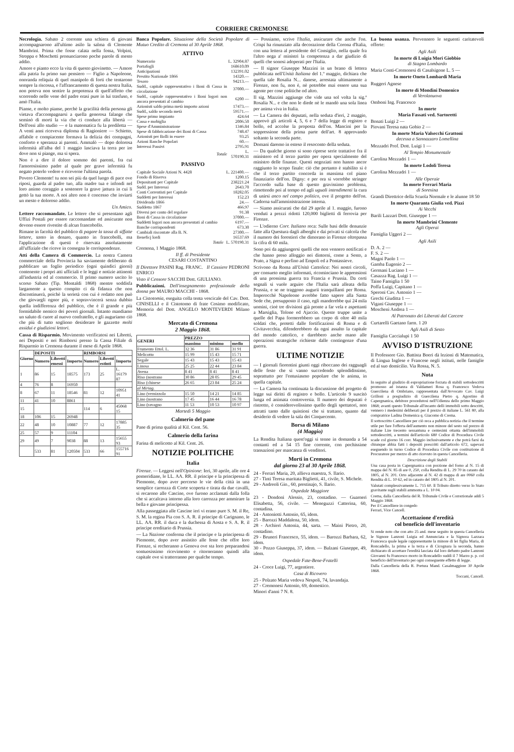CORRIERE CREMONESE
Necrologia. Sabato 2 corrente una schiera di giovani accompagnarono all'ultimo asilo la salma di Clemente Mambrini. Prima che fosse calata nella fossa, Volpini, Stroppa e Moschetti pronunciarono poche parole di mesto addio.
Amore e pianto ecco la vita di questo giovinetto. — Amore alla patria fu primo suo pensiero — Figlio a Napoleone, onoranda reliquia di quel manipolo di forti che tentarono sempre la riscossa, e l'affrancamento di questa nostra Italia, non poteva non sentire la prepotenza di quell'affetto che scorrendo nelle vene del padre erasi pure in lui trasfuso, e amò l'Italia.
Pianse, e molto pianse, perchè la gracilità della persona gli vietava d'accompagnarsi a quella generosa falange che seminò di morti la via che ci conduce alla libertà — Dell'ossi allo studio — e la matematica fu la prediletta — A venti anni riceveva diploma di Ragioniere — Schietto, affabile e compiacente formava la delizia dei compagni, conforto e speranza ai parenti. Ammalò — dopo dolorosa infermità all'alba del 1 maggio lasciava la terra per ire dove non si piange, ma si spera.
Non è a dire il dolore sommo dei parenti, fra cui l'amorosissimo padre al quale per grave infermità fu negato poterlo vedere e riceverne l'ultima parola.
Povero Clemente! tu non sei più da quel luogo di pace ove riposi, guarda al padre tuo, alla madre tua e infondi nel loro animo coraggio a sostenere la grave jattura in cui li gettò la tua morte. A noi altro non è concesso che inviarti un mesto e doloroso addio.
Un Amico.
Lettere raccomandate. Le lettere che si presentano agli Uffizi Postali per essere raccomandate ed assicurate non devono essere rivestite di alcun francobollo.
Rimane in facoltà del pubblico di pagare la tassa di siffatte lettere, tanto in denaro, quanto in francobolli, ma l'applicazione di questi è riservata assolutamente all'uffiziale che riceve in consegna le corrispondenze.
Atti della Camera di Commercio. La nostra Camera commerciale della Provincia ha saviamente deliberato di pubblicare un foglio periodico (ogni quindici giorni) contenente i propri atti ufficiali e le leggi e notizie attinenti all'industria ed al commercio. Il primo numero uscito lo scorso Sabato (Tip. Montaldi 1868) mentre soddisfa largamente a questo compito ci dà fidanza che non discontinuerà, poichè la serietà con cui è redatto non può che giovargli ognor più, e sopravvincerà senza dubbio quella indifferenza del pubblico, che è il grande e più formidabile nemico dei poveri giornali. Intanto mandiamo un saluto di cuore al nuovo confratello, e gli auguriamo ciò che più di tutto sogliono desiderare le gazzette molti assidui e giudiziosi lettori.
Cassa di Risparmio. Movimento verificatosi nei Libretti, nei Depositi e nei Rimborsi presso la Cassa Filiale di Risparmio in Cremona durante il mese di Aprile 1868.
| Giorno | DEPOSITI | | | RIMBORSI | | |
| --- | --- | --- | --- | --- | --- | --- |
| | Numero | Libretti emessi | Importo | Numero | Libretti estinti | Importo |
| 1 | 86 | 15 | 18575 | 173 | 25 | L. 16179 87 |
| 4 | 76 | 8 | 16950 | | | |
| 8 | 67 | 11 | 18546 | 81 | 12 | 10951 41 |
| 11 | 41 | 10 | 8861 | | | |
| 15 | | | | 114 | 6 | 45068 15 |
| 18 | 106 | 15 | 26948 | | | |
| 22 | 48 | 10 | 10887 | 77 | 12 | 17885 35 |
| 25 | 57 | 9 | 11104 | | | |
| 29 | 49 | 7 | 9038 | 88 | 13 | 15655 93 |
| | 533 | 81 | 120504 | 533 | 66 | 155716 91 |
Banca Popolare. Situazione della Società Popolare di Mutuo Credito di Cremona al 30 Aprile 1868.
ATTIVO
| Numerario | L. 32904.87 |
| Portafogli | 168610.09 |
| Anticipazioni | 132391.02 |
| Prestito Nazionale 1866 | 14320.— |
| Tesoro | 94213.— |
| Sudd., capitale rappresentativo i Boni di Cassa in circolazione | 37000.— |
| Sudd., capitale rappresentativo i Boni logori non ancora presentati al cambio | 6200 — |
| Azionisti saldo prima metà importo azioni | 17473.— |
| Sudd., saldo seconda metà | 59571.— |
| Spese primo impianto | 424.64 |
| Cassa e mobiglia | 2006.50 |
| Spese d'Amministrazione | 1346.84 |
| Spese di fabbricazione dei Boni di Cassa | 748.47 |
| Azionisti per Bolli in essere | 93.25 |
| Azioni Banche Popolari | 60.— |
| Interessi Passivi | 2795.91 |
| Totale | L. 570190.31 |
PASSIVO
| Capitale Sociale Azioni N. 4428 | L. 221400.— |
| Fondo di Riserva | 1200.15 |
| Depositanti per Capitale | 238221.24 |
| Sudd. per Interessi | 2643.70 |
| Conti Correntisti per Capitale | 18282.05 |
| Suddetti per Interessi | 152.23 |
| Dividendo 1866 | 24.— |
| Suddetto 1867 | 466.97 |
| Diversi per conto del regolare | 91.38 |
| Boni di Cassa in circolazione | 37000.— |
| Suddetti logori non ancora presentati al cambio | 6197.— |
| Banche corrispondenti | 673.30 |
| Cambiali riscontate alla B. N. | 27300.— |
| Beneficj lordi | 16537.69 |
| Totale | L. 570190.31 |
Cremona, 1 Maggio 1868.
Il ff. di Presidente
CESARI COSTANTINO
Il Direttore PASINI Rag. FRANC. Il Cassiere PEDRONI ENRICO
Visto il Censore SACCHI Dott. GIULIANO.
Pubblicazioni. Dell'insegnamento professionale della donna per MAURO MACCHI - 1868.
La Cistotomia, eseguita colla tenta vescicale del Cav. Dott. CINISELLI e il Cistotomo di frate Cosimo modificato, Memoria del Dott. ANGELO MONTEVERDI Milano 1868.
Mercato di Cremona
2 Maggio 1868.
| GENERI | PREZZO | | |
| --- | --- | --- | --- |
| | massimo | minimo | medio |
| Frumento Ettol. L. | 32 36 | 31 86 | 31 91 |
| Melicotto | 15 99 | 15 43 | 15 71 |
| Segale | 15 43 | 15 43 | 15 43 |
| Linosa | 25 25 | 22 44 | 23 84 |
| Avena | 8 41 | 8 41 | 8 41 |
| Riso (nostrano | 30 86 | 28 05 | 29 45 |
| Riso (chinese | 26 65 | 23 84 | 25 24 |
| al Miriag. | | | |
| Lino (vernizzolo | 15 50 | 14 21 | 14 85 |
| Lino (nostrano | 17 45 | 16 44 | 16 78 |
| Lino (ravagno | 11 53 | 10 53 | 10 97 |
Martedì 5 Maggio
Calmerio del pane
Pane di prima qualità al Kil. Cent. 56.
Calmerio della farina
Farina di melicotto al Kil. Cent. 26.
NOTIZIE POLITICHE
Italia
Firenze. — Leggesi nell'Opinione: Ieri, 30 aprile, alle ore 4 pomeridiane, le LL. AA. RR. il principe e la principessa di Piemonte, dopo aver percorso le vie della città in una semplice carrozza di Corte scoperta e tirata da due cavalli, si recarono alle Cascine, ove furono acclamati dalla folla che si accalcava intorno alla loro carrozza per ammirare la bella e giovane principessa.
Alla passeggiata alle Cascine ieri vi erano pure S. M. il Re, S. M. la regina Pia con S. A. R. il principe di Carignano, le LL. AA. RR. il duca e la duchessa di Aosta e S. A. R. il principe ereditario di Prussia.
— La Nazione conferma che il principe e la principessa di Piemonte, dopo aver assistito alle feste che offre loro Firenze, si recheranno a Genova ove sta loro preparandosi sontuosissimo ricevimento e ritorneranno quindi alla capitale ove si tratterranno per qualche tempo.
— Possiamo, scrive l'Italia, assicurare che anche l'on. Crispi ha rinunziato alla decorazione della Corona d'Italia, con una lettera al presidente del Consiglio, nella quale fra l'altro nega a' ministri la competenza a dar giudizio di quelli che sonosi adoperati per l'Italia.
— Il signor Giuseppe Mazzini in un brano di lettera pubblicata nell'Unità Italiana del 1.º maggio, dichiara che quella tale Rosalia N... danese, arrestata ultimamente a Firenze, non fu, non è, nè potrebbe mai essere una sua agente per cose politiche od altro.
Il sig. Mazzini aggiunge che vide una sol volta la sig.ª Rosalia N... e che non le diede nè le mandò una sola linea per anima viva in Italia.
— La Camera dei deputati, nella seduta d'ieri, 2 maggio, approvò gli articoli 4, 5, 6 e 7 della legge di registro e bollo, ed accolse la proposta dell'on. Mancini per la soppressione della prima parte dell'art. 8 approvando soltanto la seconda parte.
Domani daremo in esteso il resoconto della seduta.
— Da qualche giorno si sono riprese serie trattative fra il ministero ed il terzo partito per opera specialmente del ministro delle finanze. Questi negoziati non hanno ancor raggiunto lo scopo finale: ciò che pertanto è stabilito si è che il terzo partito concorda in massima col piano finanziario dell'on. Digny: e per ora si vorrebbe stringer l'accordo sulla base di questo gravissimo problema, rimettendo poi al tempo ed agli uguali intendimenti la cura di unirsi anco nel campo politico, ove il progetto dell'on. Cadorna sull'amministrazione interna.
— Siamo assicurati che dal 29 aprile al 1. maggio, furono venduti a prezzi ridotti 120,000 biglietti di ferrovia per Firenze.
— L'odierno Corr. Italiano reca: Sulle basi delle denunzie fatte alla Questura dagli alberghi e dai privati si calcola che il numero dei forestieri che dimorano in Firenze oltrepassa la cifra di 60 mila.
Sono poi da aggiungersi quelli che non vennero notificati e che hanno preso alloggio nei dintorni, come a Sesto, a Prato, a Signa e perfino ad Empoli ed a Pontassieve.
Scrivono da Roma all'Unità Cattolica: Nei nostri circoli, per consueto meglio informati, ricominciano le apprensioni di una prossima guerra tra Francia e Prussia. Da certi segnali si vuole arguire che l'Italia sarà alleata della Prussia, e se ne traggono augurii tranquillanti per Roma. Imperocchè Napoleone avrebbe fatto sapere alla Santa Sede che, presupposto il caso, egli manderebbe qui 24 mila uomini, cioè tre divisioni già pronte a far vela e aspettanti a Marsiglia, Tolone ed Ajaccio. Queste truppe unite a quelle del Papa formerebbero un corpo di oltre 40 mila soldati che, protetti dalle fortificazioni di Roma e di Civitavecchia, difenderebbero da ogni assalto la capitale del mondo cattolico, e darebbero anche mano alle operazioni strategiche richieste dalle contingenze d'una guerra.
ULTIME NOTIZIE
— I giornali fiorentini giunti oggi riboccano dei ragguagli delle feste che si vanno succedendo splendidissime, soprattutto per l'entusiasmo popolare che le anima, in quella capitale.
— La Camera ha continuata la discussione del progetto di legge sui diritti di registro e bollo. L'articolo 9 suscitò lunga ed animata controversia. Il numero dei deputati è ristretto, è considerevolissimo quello degli spettatori, non attratti tanto dalle quistioni che si trattano, quanto dal desiderio di vedere la sala dei Cinquecento.
Borsa di Milano
(4 Maggio)
La Rendita Italiana quest'oggi si tenne in domanda a 54 contanti ed a 54 15 fine corrente, con pochissime transazioni per mancanza di venditori.
Morti in Cremona
dal giorno 23 al 30 Aprile 1868.
24 - Ferrari Maria, 20, allieva maestra, S. Ilario.
27 - Tinti Teresa maritata Biglietti, 41, civile, S. Michele.
29 - Andreoli Gio., 60, prestinajo, S. Ilario.
Ospedale Maggiore
23 - Dondoni Alessio, 23, contadino. — Guarneri Elisabetta, 56, civile. — Meneguzzi Catterina, 60, contadina.
24 - Antoniotti Antonio, 65, idem.
25 - Barozzi Maddalena, 50, idem.
28 - Archieri Antonia, 44, sarta. — Maini Pietro, 20, contadino.
29 - Bruneri Francesco, 55, idem. — Barozzi Barbara, 62, idem.
30 - Pozzo Giuseppa, 37, idem. — Balzani Giuseppe, 49, idem.
Ospedale Fate-Bene-Fratelli
24 - Croce Luigi, 77, argentiere.
Casa di Ricovero
25 - Polzato Maria vedova Nespoli, 74, lavandaja.
27 - Cremonesi Antonio, 69, domestico.
Minori d'anni 7 N. 8.
La buona usanza. Pervennero le seguenti caritatevoli offerte:
Agli Asili
In morte di Luigia Mori Giobbio
di Stagno Lombardo
Maria Conti-Cremonesi di Casalsigone L. 5 —
In morte Oneto Lombardi Maria
Ruggeri Agnese
In morte di Mondini Domenico
di Verolanuova
Omboni Ing. Francesco
In morte
Maria Fassati ved. Sartoretti
Bonati Luigi 2 —
Piovani Teresa nata Gobio 2 —
In morte Maria Valsecchi Grattoni
decessa a Sannazzaro Lomellina
Mezzadri Prof. Dott. Luigi 1 —
Al Tempio Monumentale
Carolina Mezzadri 1 —
In morte Lodoli Teresa
Carolina Mezzadri 1 —
Alle Operaie
In morte Ferrari Maria
di Soresina
Grandi Direttrice della Scuola Normale e le alunne 18 50
In morte Quaranta Giulia ved. Pizzi
Ai Vecchi
Barili Lazzari Dott. Giuseppe 1 —
In morte Mambrini Clemente
Agli Operai
Famiglia Uggeri 2 —
Agli Asili
D. A. 2 —
F. S. 2 —
Magni Paolo 1 —
Gamba Eugenio 2 —
Germani Luciano 1 —
Casazza Rag. Luigi 1 —
Taino Famiglia 1 50
Poffa Luigi, Capitano 1 —
Speroni Cav. Antonio 1 —
Grechi Giuditta 1 —
Vigani Giuseppe 1 —
Moschenì Andrea 1 —
Al Patronato dei Liberati dal Carcere
Curtarelli Gaetano farm. 1 20
Agli Asili di Sesto
Famiglia Caccialupi 1 50
AVVISO D'ISTRUZIONE
Il Professore Gio. Battista Boeri dà lezioni di Matematica, di Lingua Inglese e Francese negli istituti, nelle famiglie ed al suo domicilio. Via Rossa, N. 5.
Nota
In seguito al giudizio di espropriazione forzata di stabili sottodescritti promosso ad istanza di Valdameri Rosa q. Francesco Vedova Guercilena di Ombriano, rappresentata dall'Avvocato Cav. Luigi Grilloni a pregiudizio di Guercilena Pietro q. Agostino di Capergnanica, debitore procedutosi nell'Udienza dello primo Maggio 1868; avanti questo Tribunale all'incanto delli immobili sotto descritti, vennero i medesimi deliberati per il prezzo di italiane L. 561 80, alla compratrice Ladina Domenica q. Giacomo di Crema.
Il sottoscritto Cancelliere per ciò reca a pubblica notizia che il termine utile per fare l'offerta dell'aumento non minore del sesto sul prezzo di italiane Lire trecento sessantuna e centesimi ottanta dell'immobili sottodescritti, a termini dell'articolo 680 Codice di Procedura Civile scade col giorno 16 corr. Maggio inclusivamente e che potrà farsi da chiunque abbia fatti i depositi prescritti dall'articolo 672, sapevasi eseguendo in turno Codice di Procedura Civile con costituzione di Procuratore per mezzo di atto ricevuto in questa Cancelleria.
Descrizione degli Stabili
Una casa posta in Capergnanica con porzione del forno al N. 15 di mappa del N. 85 di are 0, 250, colla Rendita di L. 29 70 in catasto del 1805, al N. 201. Orto adjacente al N. 42 di mappa di are 0060 colla Rendita di L. 10 62, ed in catasto del 1805 al N. 201.
Valutati complessivamente L. 715 60. Il Tributo diretto verso lo Stato gravitante sugli stabili ammonta a L. 10 04.
Crema, dalla Cancelleria del R. Tribunale Civile e Correzionale addì 5 Maggio 1868.
Per il Cancelliere in congedo
Ferrari, Vice Cancell.
Accettazione d'eredità
col beneficio dell'inventario
Si rende noto che con atto 25 and. mese seguito in questa Cancelleria le Signore Lanzoni Luigia ed Annunciata e la Signora Lazzara Francesca quale legale rappresentante la minore di lei figlia Maria, di Roncadello, la prima e la terza e di Cicognara la seconda, hanno dichiarato di accettare l'eredità lasciata dal loro defunto padre Lanzoni Giovanni fu Francesco morto in Roncadello suddì il 7 Marzo p. p. col beneficio dell'inventario per ogni conseguente effetto di legge.
Dalla Cancelleria della R. Pretura Mand. Casalmaggiore 30 Aprile 1868.
Toccani, Cancell.